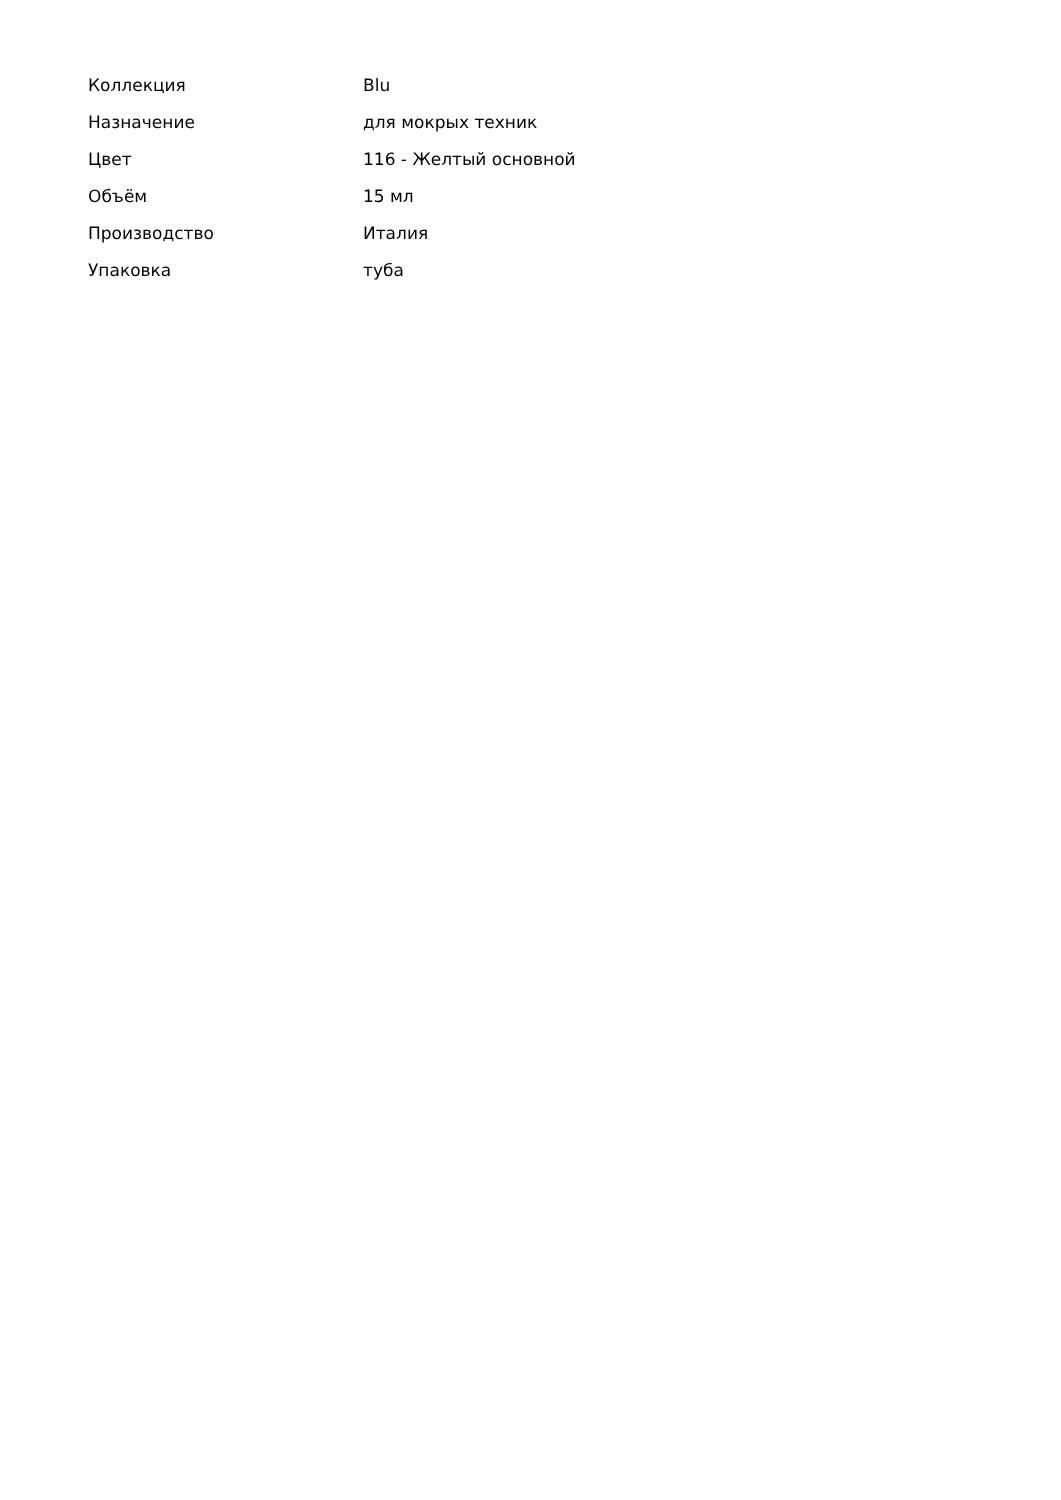| Коллекция | Blu |
| Назначение | для мокрых техник |
| Цвет | 116 - Желтый основной |
| Объём | 15 мл |
| Производство | Италия |
| Упаковка | туба |